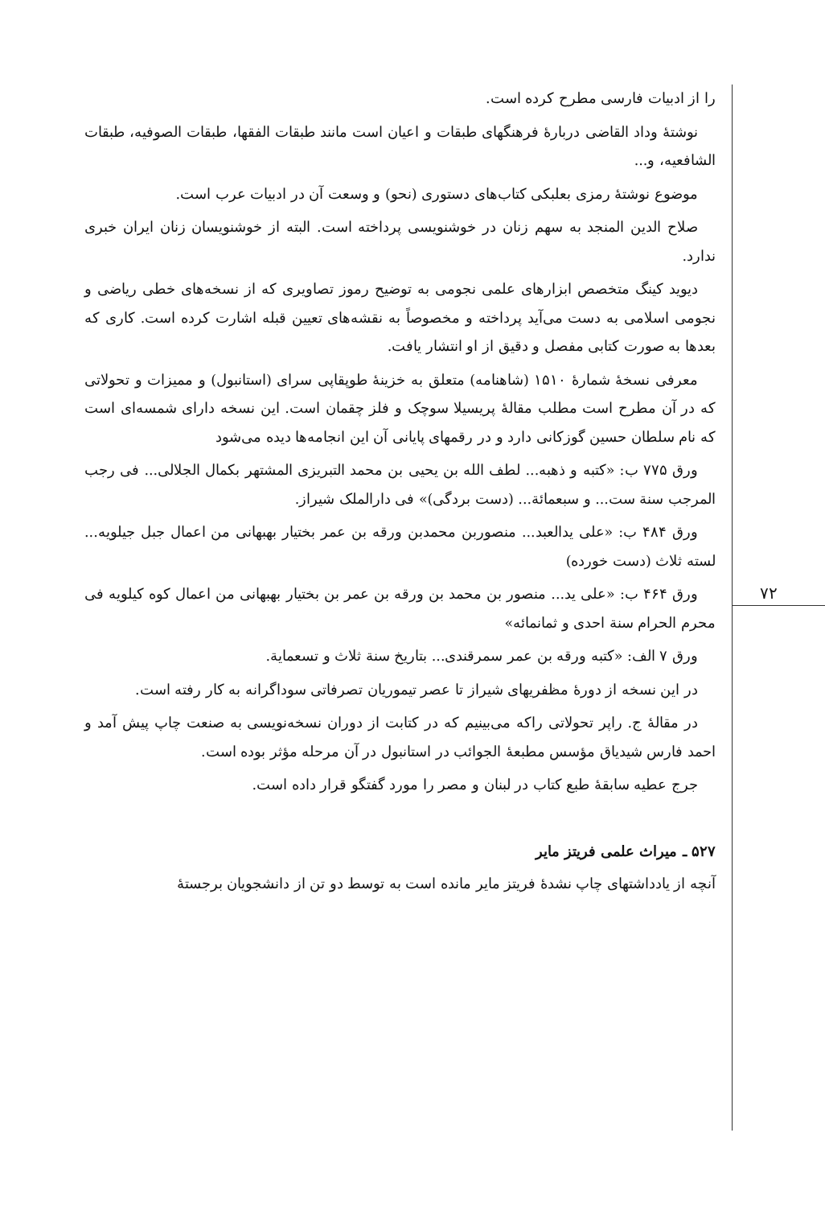۷۲
را از ادبیات فارسی مطرح کرده است.
نوشتهٔ وداد القاضی دربارهٔ فرهنگهای طبقات و اعیان است مانند طبقات الفقها، طبقات الصوفیه، طبقات الشافعیه، و...
موضوع نوشتهٔ رمزی بعلبکی کتاب‌های دستوری (نحو) و وسعت آن در ادبیات عرب است.
صلاح الدین المنجد به سهم زنان در خوشنویسی پرداخته است. البته از خوشنویسان زنان ایران خبری ندارد.
دیوید کینگ متخصص ابزارهای علمی نجومی به توضیح رموز تصاویری که از نسخه‌های خطی ریاضی و نجومی اسلامی به دست می‌آید پرداخته و مخصوصاً به نقشه‌های تعیین قبله اشارت کرده است. کاری که بعدها به صورت کتابی مفصل و دقیق از او انتشار یافت.
معرفی نسخهٔ شمارهٔ ۱۵۱۰ (شاهنامه) متعلق به خزینهٔ طوپقاپی سرای (استانبول) و ممیزات و تحولاتی که در آن مطرح است مطلب مقالهٔ پریسیلا سوچک و فلز چقمان است. این نسخه دارای شمسه‌ای است که نام سلطان حسین گوزکانی دارد و در رقمهای پایانی آن این انجامه‌ها دیده می‌شود
ورق ۷۷۵ ب: «کتبه و ذهبه... لطف الله بن یحیی بن محمد التبریزی المشتهر بکمال الجلالی... فی رجب المرجب سنة ست... و سبعمائة... (دست بردگی)» فی دارالملک شیراز.
ورق ۴۸۴ ب: «علی یدالعبد... منصوربن محمدبن ورقه بن عمر بختیار بهبهانی من اعمال جبل جیلویه... لسته ثلاث (دست خورده)
ورق ۴۶۴ ب: «علی ید... منصور بن محمد بن ورقه بن عمر بن بختیار بهبهانی من اعمال کوه کیلویه فی محرم الحرام سنة احدی و ثمانمائه»
ورق ۷ الف: «کتبه ورقه بن عمر سمرقندی... بتاریخ سنة ثلاث و تسعمایة.
در این نسخه از دورهٔ مظفریهای شیراز تا عصر تیموریان تصرفاتی سوداگرانه به کار رفته است.
در مقالهٔ ج. راپر تحولاتی راکه می‌بینیم که در کتابت از دوران نسخه‌نویسی به صنعت چاپ پیش آمد و احمد فارس شیدیاق مؤسس مطبعهٔ الجوائب در استانبول در آن مرحله مؤثر بوده است.
جرج عطیه سابقهٔ طبع کتاب در لبنان و مصر را مورد گفتگو قرار داده است.
۵۲۷ ـ میراث علمی فریتز مایر
آنچه از یادداشتهای چاپ نشدهٔ فریتز مایر مانده است به توسط دو تن از دانشجویان برجستهٔ